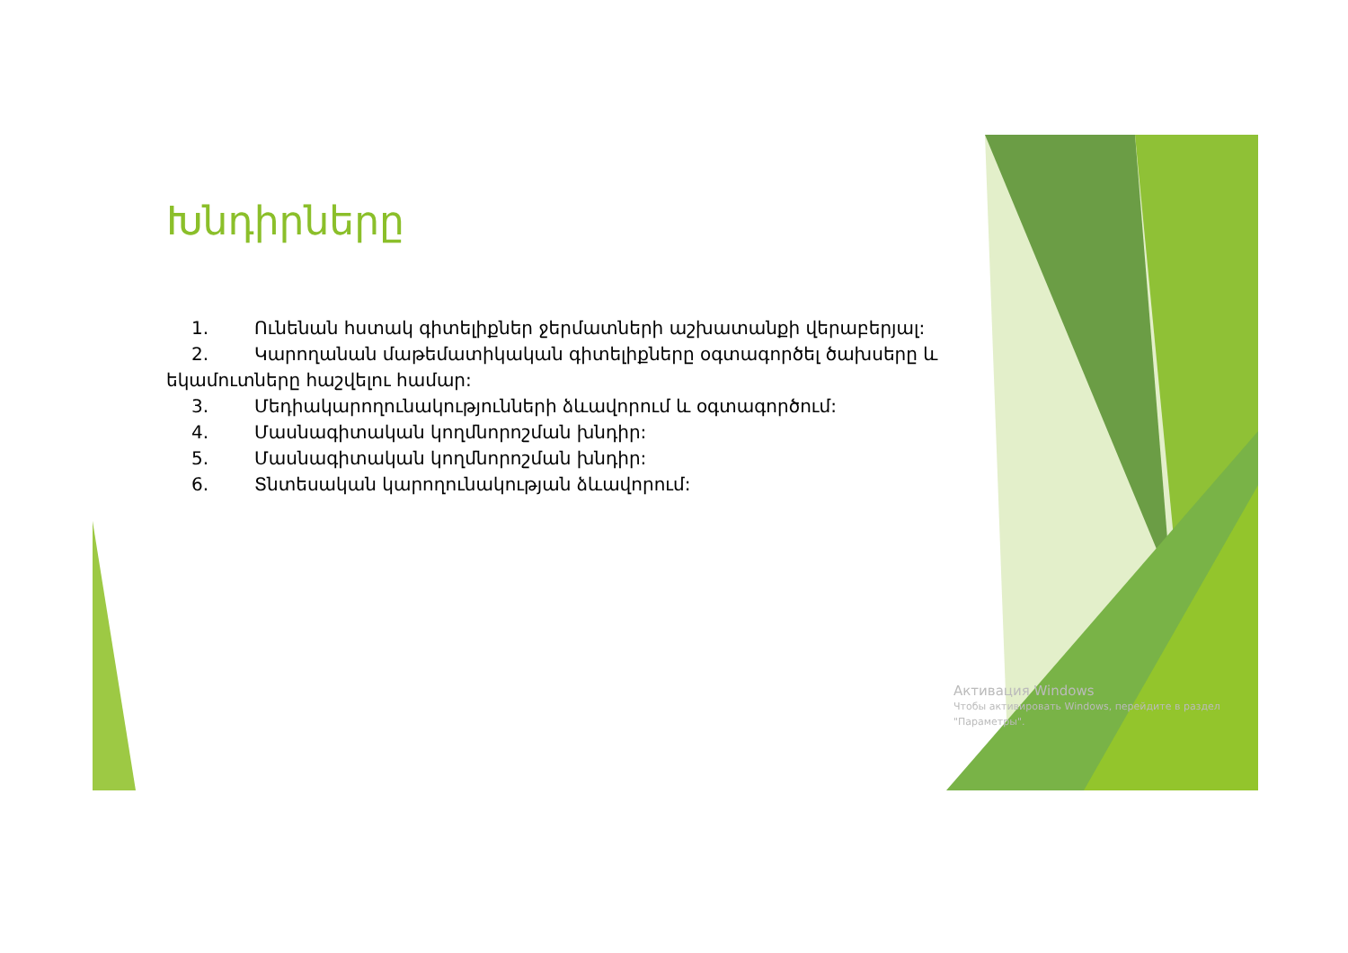Խնդիրները
1. Ունենան հստակ գիտելիքներ ջերմատների աշխատանքի վերաբերյալ:
2. Կարողանան մաթեմատիկական գիտելիքները օգտագործել ծախսերը և եկամուտները հաշվելու համար:
3. Մեդիակարողունակությունների ձևավորում և օգտագործում:
4. Մասնագիտական կողմնորոշման խնդիր:
5. Մասնագիտական կողմնորոշման խնդիր:
6. Տնտեսական կարողունակության ձևավորում:
Активация Windows
Чтобы активировать Windows, перейдите в раздел "Параметры".